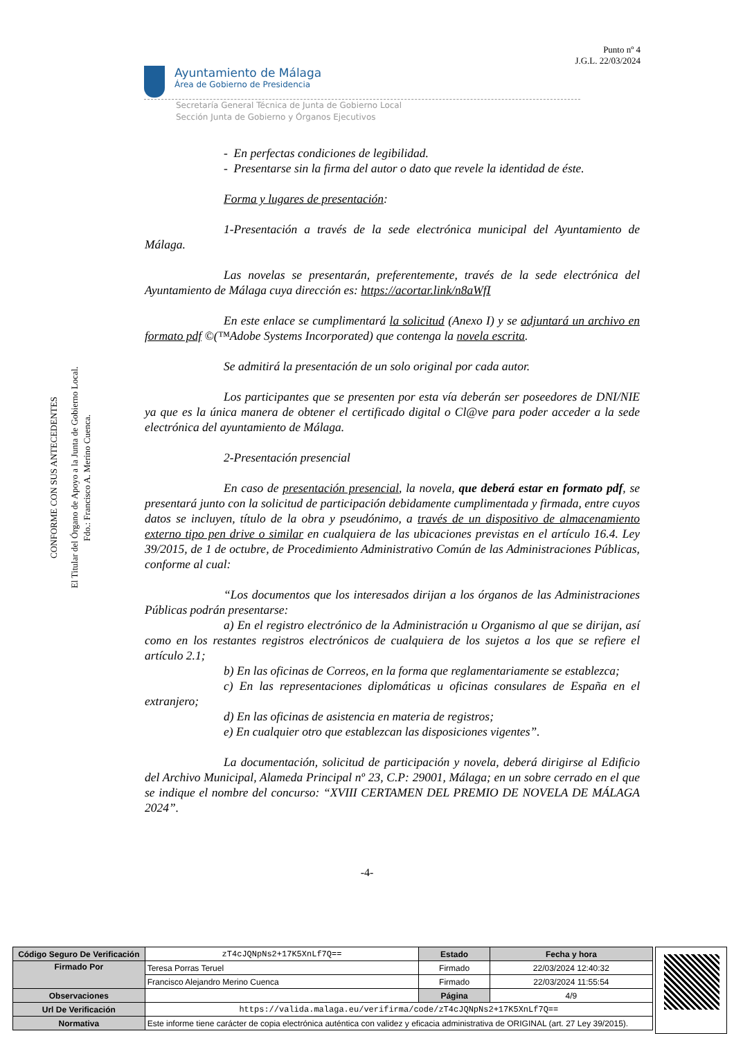Punto nº 4
J.G.L. 22/03/2024
Ayuntamiento de Málaga
Área de Gobierno de Presidencia
Secretaría General Técnica de Junta de Gobierno Local
Sección Junta de Gobierno y Órganos Ejecutivos
CONFORME CON SUS ANTECEDENTES
El Titular del Órgano de Apoyo a la Junta de Gobierno Local.
Fdo.: Francisco A. Merino Cuenca.
- En perfectas condiciones de legibilidad.
- Presentarse sin la firma del autor o dato que revele la identidad de éste.
Forma y lugares de presentación:
1-Presentación a través de la sede electrónica municipal del Ayuntamiento de Málaga.
Las novelas se presentarán, preferentemente, través de la sede electrónica del Ayuntamiento de Málaga cuya dirección es: https://acortar.link/n8aWfI
En este enlace se cumplimentará la solicitud (Anexo I) y se adjuntará un archivo en formato pdf ©(™Adobe Systems Incorporated) que contenga la novela escrita.
Se admitirá la presentación de un solo original por cada autor.
Los participantes que se presenten por esta vía deberán ser poseedores de DNI/NIE ya que es la única manera de obtener el certificado digital o Cl@ve para poder acceder a la sede electrónica del ayuntamiento de Málaga.
2-Presentación presencial
En caso de presentación presencial, la novela, que deberá estar en formato pdf, se presentará junto con la solicitud de participación debidamente cumplimentada y firmada, entre cuyos datos se incluyen, título de la obra y pseudónimo, a través de un dispositivo de almacenamiento externo tipo pen drive o similar en cualquiera de las ubicaciones previstas en el artículo 16.4. Ley 39/2015, de 1 de octubre, de Procedimiento Administrativo Común de las Administraciones Públicas, conforme al cual:
“Los documentos que los interesados dirijan a los órganos de las Administraciones Públicas podrán presentarse:
a) En el registro electrónico de la Administración u Organismo al que se dirijan, así como en los restantes registros electrónicos de cualquiera de los sujetos a los que se refiere el artículo 2.1;
b) En las oficinas de Correos, en la forma que reglamentariamente se establezca;
c) En las representaciones diplomáticas u oficinas consulares de España en el extranjero;
d) En las oficinas de asistencia en materia de registros;
e) En cualquier otro que establezcan las disposiciones vigentes”.
La documentación, solicitud de participación y novela, deberá dirigirse al Edificio del Archivo Municipal, Alameda Principal nº 23, C.P: 29001, Málaga; en un sobre cerrado en el que se indique el nombre del concurso: “XVIII CERTAMEN DEL PREMIO DE NOVELA DE MÁLAGA 2024”.
-4-
| Código Seguro De Verificación | zT4cJQNpNs2+17K5XnLf7Q== | Estado | Fecha y hora |
| Firmado Por | Teresa Porras Teruel | Firmado | 22/03/2024 12:40:32 |
| | Francisco Alejandro Merino Cuenca | Firmado | 22/03/2024 11:55:54 |
| Observaciones | | Página | 4/9 |
| Url De Verificación | https://valida.malaga.eu/verifirma/code/zT4cJQNpNs2+17K5XnLf7Q== | | |
| Normativa | Este informe tiene carácter de copia electrónica auténtica con validez y eficacia administrativa de ORIGINAL (art. 27 Ley 39/2015). | | |